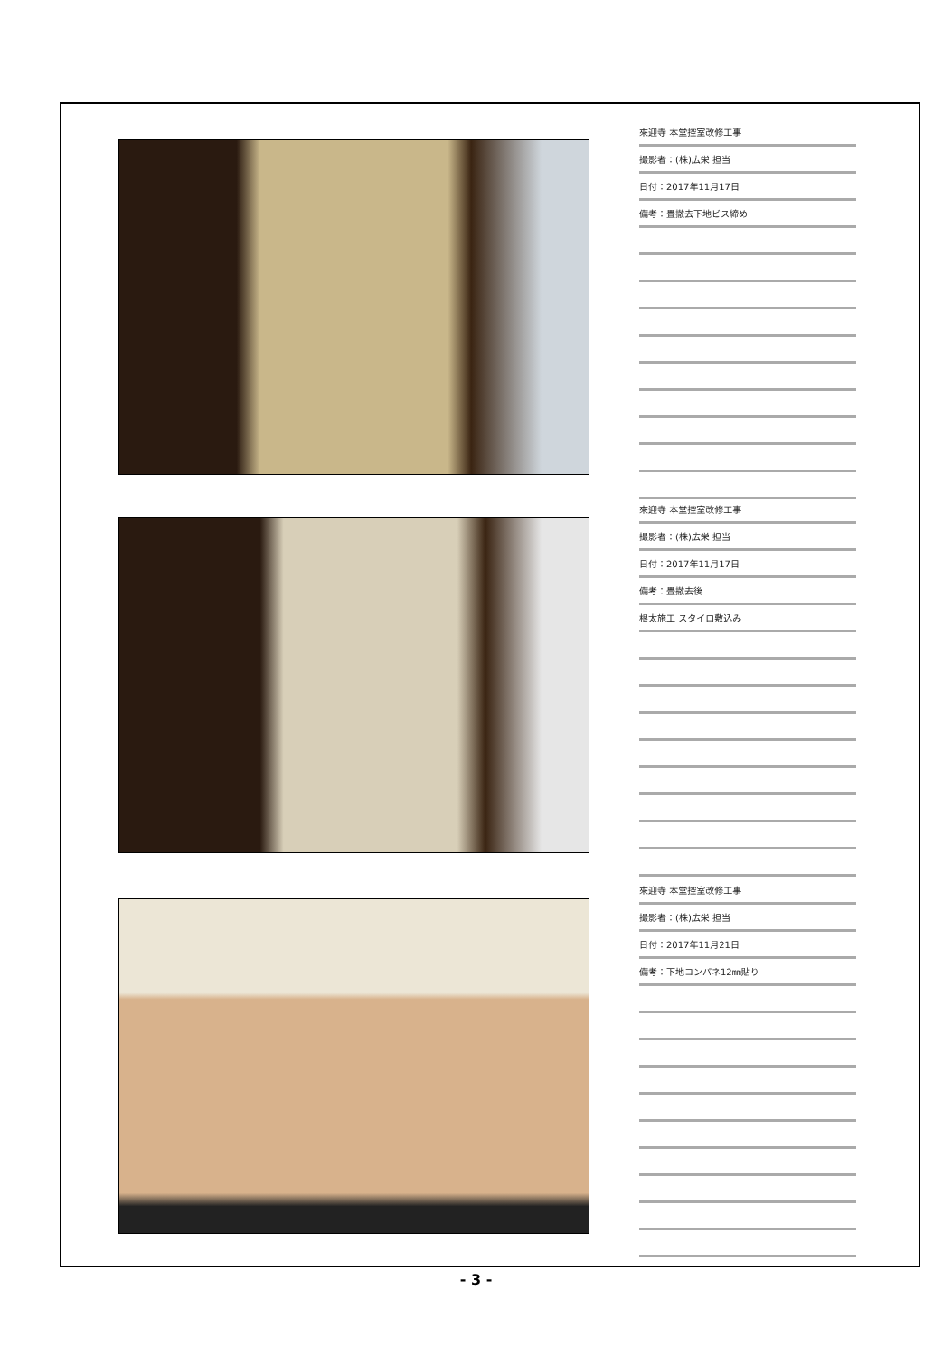來迎寺 本堂控室改修工事
撮影者：(株)広栄 担当
日付：2017年11月17日
備考：畳撤去下地ビス締め
來迎寺 本堂控室改修工事
撮影者：(株)広栄 担当
日付：2017年11月17日
備考：畳撤去後
根太施工 スタイロ敷込み
來迎寺 本堂控室改修工事
撮影者：(株)広栄 担当
日付：2017年11月21日
備考：下地コンパネ12㎜貼り
- 3 -